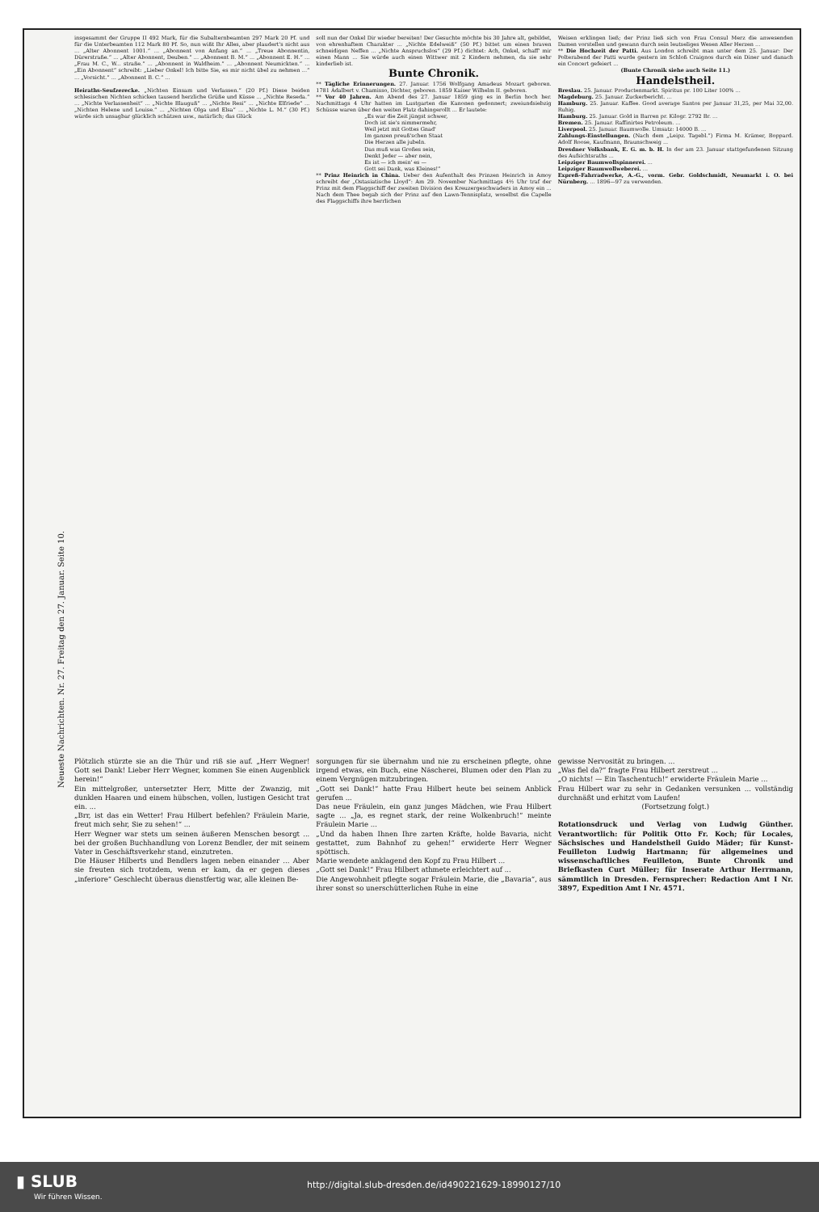Neueste Nachrichten. Nr. 27. Freitag den 27. Januar. Seite 10.
insgesammt der Gruppe II 492 Mark, für die Subalternbeamten 297 Mark 20 Pf. und für die Unterbeamten 112 Mark 80 Pf. So, nun wißt Ihr Alles, aber plaudert's nicht aus ... „Alter Abonnent 1001.“ ... „Abonnent von Anfang an.“ ... „Treue Abonnentin, Dürerstraße.“ ... „Alter Abonnent, Deuben.“ ... „Abonnent B. M.“ ... „Abonnent E. H.“ ... „Frau M. C., W... straße.“ ... „Abonnent in Waldheim.“ ... „Abonnent Neumickten.“ ... „Ein Abonnent“ schreibt: „Lieber Onkel! Ich bitte Sie, es mir nicht übel zu nehmen ...“ ... „Vorsicht.“ ... „Abonnent B. C.“ ...
Heiraths-Seufzerecke. „Nichten Einsam und Verlassen.“ (20 Pf.) Diese beiden schlesischen Nichten schicken tausend herzliche Grüße und Küsse ... „Nichte Reseda.“ ... „Nichte Verlassenheit“ ... „Nichte Blauguß“ ... „Nichte Resi“ ... „Nichte Elfriede“ ... „Nichten Helene und Louise.“ ... „Nichten Olga und Elsa“ ... „Nichte L. M.“ (30 Pf.) würde sich unsagbar glücklich schätzen usw., natürlich; das Glück
soll nun der Onkel Dir wieder bereiten! Der Gesuchte möchte bis 30 Jahre alt, gebildet, von ehrenhaftem Charakter ... „Nichte Edelweiß“ (50 Pf.) bittet um einen braven schneidigen Neffen ... „Nichte Anspruchslos“ (29 Pf.) dichtet: Ach, Onkel, schaff' mir einen Mann ... Sie würde auch einen Wittwer mit 2 Kindern nehmen, da sie sehr kinderlieb ist.
Bunte Chronik.
** Tägliche Erinnerungen. 27. Januar. 1756 Wolfgang Amadeus Mozart geboren. 1781 Adalbert v. Chamisso, Dichter, geboren. 1859 Kaiser Wilhelm II. geboren.
** Vor 40 Jahren. Am Abend des 27. Januar 1859 ging es in Berlin hoch her. Nachmittags 4 Uhr hatten im Lustgarten die Kanonen gedonnert; zweiundsiebzig Schüsse waren über den weiten Platz dahingerollt ... Er lautete:
„Es war die Zeit jüngst schwer,
Doch ist sie's nimmermehr,
Weil jetzt mit Gottes Gnad'
Im ganzen preuß'schen Staat
Die Herzen alle jubeln.
Das muß was Großes sein,
Denkt Jeder — aber nein,
Es ist — ich mein' es —
Gott sei Dank, was Kleines!“
** Prinz Heinrich in China. Ueber den Aufenthalt des Prinzen Heinrich in Amoy schreibt der „Ostasiatische Lloyd“: Am 29. November Nachmittags 4½ Uhr traf der Prinz mit dem Flaggschiff der zweiten Division des Kreuzergeschwaders in Amoy ein ... Nach dem Thee begab sich der Prinz auf den Lawn-Tennisplatz, woselbst die Capelle des Flaggschiffs ihre herrlichen
Weisen erklingen ließ; der Prinz ließ sich von Frau Consul Merz die anwesenden Damen vorstellen und gewann durch sein leutseliges Wesen Aller Herzen ...
** Die Hochzeit der Patti. Aus London schreibt man unter dem 25. Januar: Der Polterabend der Patti wurde gestern im Schloß Craignos durch ein Diner und danach ein Concert gefeiert ...
(Bunte Chronik siehe auch Seite 11.)
Handelstheil.
Breslau. 25. Januar. Productenmarkt. Spiritus pr. 100 Liter 100% ...
Magdeburg. 25. Januar. Zuckerbericht. ...
Hamburg. 25. Januar. Kaffee. Good average Santos per Januar 31,25, per Mai 32,00. Ruhig.
Hamburg. 25. Januar. Gold in Barren pr. Kilogr. 2792 Br. ...
Bremen. 25. Januar. Raffinirtes Petroleum. ...
Liverpool. 25. Januar. Baumwolle. Umsatz: 14000 B. ...
Zahlungs-Einstellungen. (Nach dem „Leipz. Tagebl.“) Firma M. Krämer, Boppard. Adolf Roose, Kaufmann, Braunschweig ...
Dresdner Volksbank, E. G. m. b. H. In der am 23. Januar stattgefundenen Sitzung des Aufsichtsraths ...
Leipziger Baumwollspinnerei. ...
Leipziger Baumwollweberei. ...
Expreß-Fahrradwerke, A.-G., vorm. Gebr. Goldschmidt, Neumarkt i. O. bei Nürnberg. ... 1896—97 zu verwenden.
Plötzlich stürzte sie an die Thür und riß sie auf. „Herr Wegner! Gott sei Dank! Lieber Herr Wegner, kommen Sie einen Augenblick herein!“
Ein mittelgroßer, untersetzter Herr, Mitte der Zwanzig, mit dunklen Haaren und einem hübschen, vollen, lustigen Gesicht trat ein. ...
„Brr, ist das ein Wetter! Frau Hilbert befehlen? Fräulein Marie, freut mich sehr, Sie zu sehen!“ ...
Herr Wegner war stets um seinen äußeren Menschen besorgt ... bei der großen Buchhandlung von Lorenz Bendler, der mit seinem Vater in Geschäftsverkehr stand, einzutreten.
Die Häuser Hilberts und Bendlers lagen neben einander ... Aber sie freuten sich trotzdem, wenn er kam, da er gegen dieses „inferiore“ Geschlecht überaus dienstfertig war, alle kleinen Be-
sorgungen für sie übernahm und nie zu erscheinen pflegte, ohne irgend etwas, ein Buch, eine Näscherei, Blumen oder den Plan zu einem Vergnügen mitzubringen.
„Gott sei Dank!“ hatte Frau Hilbert heute bei seinem Anblick gerufen ...
Das neue Fräulein, ein ganz junges Mädchen, wie Frau Hilbert sagte ... „Ja, es regnet stark, der reine Wolkenbruch!“ meinte Fräulein Marie ...
„Und da haben Ihnen Ihre zarten Kräfte, holde Bavaria, nicht gestattet, zum Bahnhof zu gehen!“ erwiderte Herr Wegner spöttisch.
Marie wendete anklagend den Kopf zu Frau Hilbert ...
„Gott sei Dank!“ Frau Hilbert athmete erleichtert auf ...
Die Angewohnheit pflegte sogar Fräulein Marie, die „Bavaria“, aus ihrer sonst so unerschütterlichen Ruhe in eine
gewisse Nervosität zu bringen. ...
„Was fiel da?“ fragte Frau Hilbert zerstreut ...
„O nichts! — Ein Taschentuch!“ erwiderte Fräulein Marie ...
Frau Hilbert war zu sehr in Gedanken versunken ... vollständig durchnäßt und erhitzt vom Laufen!
(Fortsetzung folgt.)
Rotationsdruck und Verlag von Ludwig Günther. Verantwortlich: für Politik Otto Fr. Koch; für Locales, Sächsisches und Handelstheil Guido Mäder; für Kunst-Feuilleton Ludwig Hartmann; für allgemeines und wissenschaftliches Feuilleton, Bunte Chronik und Briefkasten Curt Müller; für Inserate Arthur Herrmann, sämmtlich in Dresden. Fernsprecher: Redaction Amt I Nr. 3897, Expedition Amt I Nr. 4571.
▮ SLUB
Wir führen Wissen.
http://digital.slub-dresden.de/id490221629-18990127/10